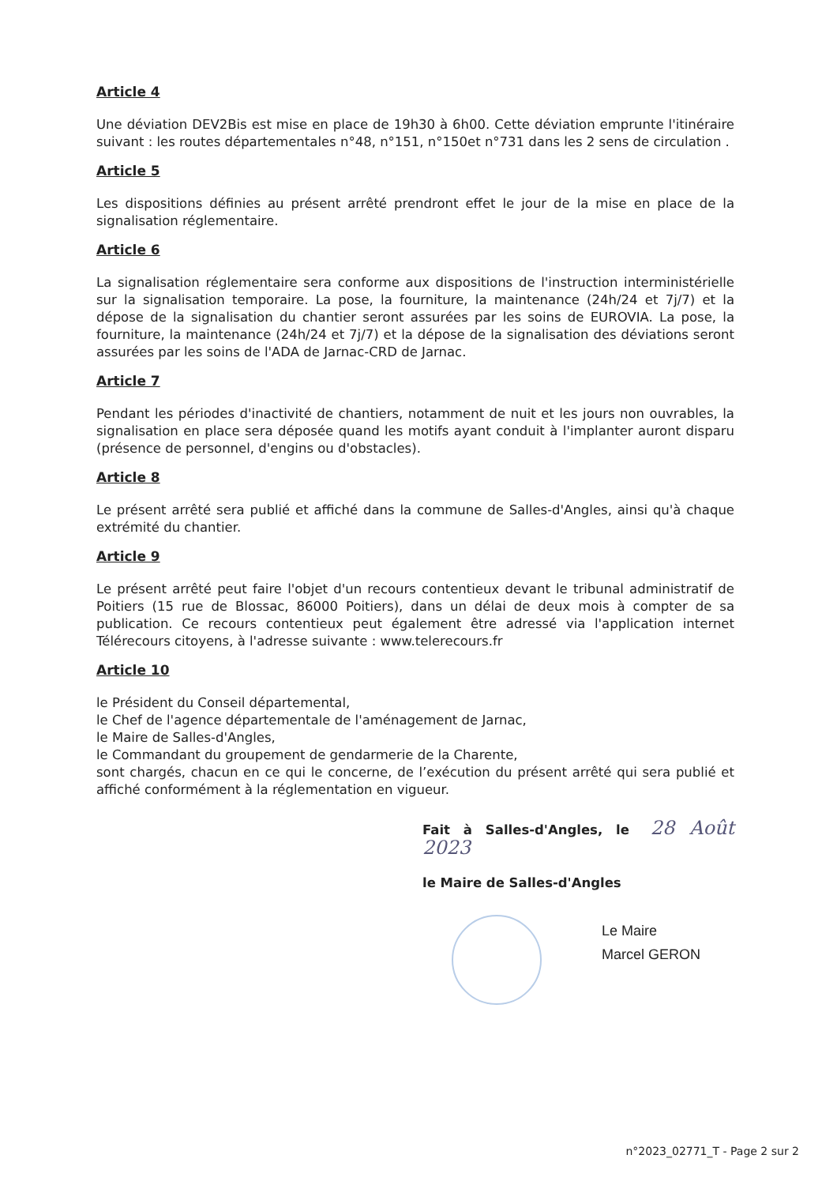Article 4
Une déviation DEV2Bis est mise en place de 19h30 à 6h00. Cette déviation emprunte l'itinéraire suivant : les routes départementales n°48, n°151, n°150et n°731 dans les 2 sens de circulation .
Article 5
Les dispositions définies au présent arrêté prendront effet le jour de la mise en place de la signalisation réglementaire.
Article 6
La signalisation réglementaire sera conforme aux dispositions de l'instruction interministérielle sur la signalisation temporaire. La pose, la fourniture, la maintenance (24h/24 et 7j/7) et la dépose de la signalisation du chantier seront assurées par les soins de EUROVIA. La pose, la fourniture, la maintenance (24h/24 et 7j/7) et la dépose de la signalisation des déviations seront assurées par les soins de l'ADA de Jarnac-CRD de Jarnac.
Article 7
Pendant les périodes d'inactivité de chantiers, notamment de nuit et les jours non ouvrables, la signalisation en place sera déposée quand les motifs ayant conduit à l'implanter auront disparu (présence de personnel, d'engins ou d'obstacles).
Article 8
Le présent arrêté sera publié et affiché dans la commune de Salles-d'Angles, ainsi qu'à chaque extrémité du chantier.
Article 9
Le présent arrêté peut faire l'objet d'un recours contentieux devant le tribunal administratif de Poitiers (15 rue de Blossac, 86000 Poitiers), dans un délai de deux mois à compter de sa publication. Ce recours contentieux peut également être adressé via l'application internet Télérecours citoyens, à l'adresse suivante : www.telerecours.fr
Article 10
le Président du Conseil départemental,
le Chef de l'agence départementale de l'aménagement de Jarnac,
le Maire de Salles-d'Angles,
le Commandant du groupement de gendarmerie de la Charente,
sont chargés, chacun en ce qui le concerne, de l’exécution du présent arrêté qui sera publié et affiché conformément à la réglementation en vigueur.
Fait à Salles-d'Angles, le 28 Août 2023
le Maire de Salles-d'Angles
Le Maire
Marcel GERON
n°2023_02771_T - Page 2 sur 2